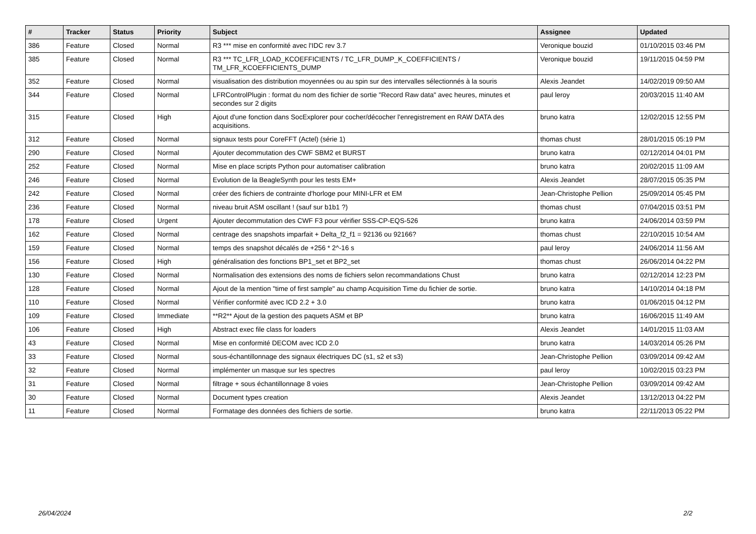| # | Tracker | Status | Priority | Subject | Assignee | Updated |
| --- | --- | --- | --- | --- | --- | --- |
| 386 | Feature | Closed | Normal | R3 *** mise en conformité avec l'IDC rev 3.7 | Veronique bouzid | 01/10/2015 03:46 PM |
| 385 | Feature | Closed | Normal | R3 *** TC_LFR_LOAD_KCOEFFICIENTS / TC_LFR_DUMP_K_COEFFICIENTS / TM_LFR_KCOEFFICIENTS_DUMP | Veronique bouzid | 19/11/2015 04:59 PM |
| 352 | Feature | Closed | Normal | visualisation des distribution moyennées ou au spin sur des intervalles sélectionnés à la souris | Alexis Jeandet | 14/02/2019 09:50 AM |
| 344 | Feature | Closed | Normal | LFRControlPlugin : format du nom des fichier de sortie "Record Raw data" avec heures, minutes et secondes sur 2 digits | paul leroy | 20/03/2015 11:40 AM |
| 315 | Feature | Closed | High | Ajout d'une fonction dans SocExplorer pour cocher/décocher l'enregistrement en RAW DATA des acquisitions. | bruno katra | 12/02/2015 12:55 PM |
| 312 | Feature | Closed | Normal | signaux tests pour CoreFFT (Actel) (série 1) | thomas chust | 28/01/2015 05:19 PM |
| 290 | Feature | Closed | Normal | Ajouter decommutation des CWF SBM2 et BURST | bruno katra | 02/12/2014 04:01 PM |
| 252 | Feature | Closed | Normal | Mise en place scripts Python pour automatiser calibration | bruno katra | 20/02/2015 11:09 AM |
| 246 | Feature | Closed | Normal | Evolution de la BeagleSynth pour les tests EM+ | Alexis Jeandet | 28/07/2015 05:35 PM |
| 242 | Feature | Closed | Normal | créer des fichiers de contrainte d'horloge pour MINI-LFR et EM | Jean-Christophe Pellion | 25/09/2014 05:45 PM |
| 236 | Feature | Closed | Normal | niveau bruit ASM oscillant ! (sauf sur b1b1 ?) | thomas chust | 07/04/2015 03:51 PM |
| 178 | Feature | Closed | Urgent | Ajouter decommutation des CWF F3 pour vérifier SSS-CP-EQS-526 | bruno katra | 24/06/2014 03:59 PM |
| 162 | Feature | Closed | Normal | centrage des snapshots imparfait + Delta_f2_f1 = 92136 ou 92166? | thomas chust | 22/10/2015 10:54 AM |
| 159 | Feature | Closed | Normal | temps des snapshot décalés de +256 * 2^-16 s | paul leroy | 24/06/2014 11:56 AM |
| 156 | Feature | Closed | High | généralisation des fonctions BP1_set et BP2_set | thomas chust | 26/06/2014 04:22 PM |
| 130 | Feature | Closed | Normal | Normalisation des extensions des noms de fichiers selon recommandations Chust | bruno katra | 02/12/2014 12:23 PM |
| 128 | Feature | Closed | Normal | Ajout de la mention "time of first sample" au champ Acquisition Time du fichier de sortie. | bruno katra | 14/10/2014 04:18 PM |
| 110 | Feature | Closed | Normal | Vérifier conformité avec ICD 2.2 + 3.0 | bruno katra | 01/06/2015 04:12 PM |
| 109 | Feature | Closed | Immediate | **R2** Ajout de la gestion des paquets ASM et BP | bruno katra | 16/06/2015 11:49 AM |
| 106 | Feature | Closed | High | Abstract exec file class for loaders | Alexis Jeandet | 14/01/2015 11:03 AM |
| 43 | Feature | Closed | Normal | Mise en conformité DECOM avec ICD 2.0 | bruno katra | 14/03/2014 05:26 PM |
| 33 | Feature | Closed | Normal | sous-échantillonnage des signaux électriques DC (s1, s2 et s3) | Jean-Christophe Pellion | 03/09/2014 09:42 AM |
| 32 | Feature | Closed | Normal | implémenter un masque sur les spectres | paul leroy | 10/02/2015 03:23 PM |
| 31 | Feature | Closed | Normal | filtrage + sous échantillonnage 8 voies | Jean-Christophe Pellion | 03/09/2014 09:42 AM |
| 30 | Feature | Closed | Normal | Document types creation | Alexis Jeandet | 13/12/2013 04:22 PM |
| 11 | Feature | Closed | Normal | Formatage des données des fichiers de sortie. | bruno katra | 22/11/2013 05:22 PM |
26/04/2024 2/2